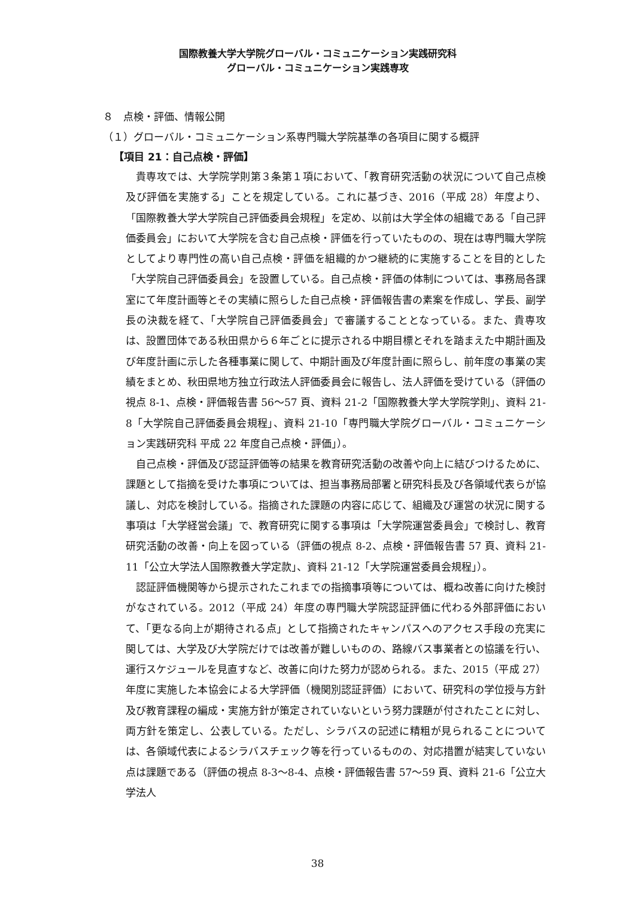国際教養大学大学院グローバル・コミュニケーション実践研究科
グローバル・コミュニケーション実践専攻
８　点検・評価、情報公開
（１）グローバル・コミュニケーション系専門職大学院基準の各項目に関する概評
【項目 21：自己点検・評価】
貴専攻では、大学院学則第３条第１項において、「教育研究活動の状況について自己点検及び評価を実施する」ことを規定している。これに基づき、2016（平成 28）年度より、「国際教養大学大学院自己評価委員会規程」を定め、以前は大学全体の組織である「自己評価委員会」において大学院を含む自己点検・評価を行っていたものの、現在は専門職大学院としてより専門性の高い自己点検・評価を組織的かつ継続的に実施することを目的とした「大学院自己評価委員会」を設置している。自己点検・評価の体制については、事務局各課室にて年度計画等とその実績に照らした自己点検・評価報告書の素案を作成し、学長、副学長の決裁を経て、「大学院自己評価委員会」で審議することとなっている。また、貴専攻は、設置団体である秋田県から６年ごとに提示される中期目標とそれを踏まえた中期計画及び年度計画に示した各種事業に関して、中期計画及び年度計画に照らし、前年度の事業の実績をまとめ、秋田県地方独立行政法人評価委員会に報告し、法人評価を受けている（評価の視点 8-1、点検・評価報告書 56～57 頁、資料 21-2「国際教養大学大学院学則」、資料 21-8「大学院自己評価委員会規程」、資料 21-10「専門職大学院グローバル・コミュニケーション実践研究科 平成 22 年度自己点検・評価」）。
自己点検・評価及び認証評価等の結果を教育研究活動の改善や向上に結びつけるために、課題として指摘を受けた事項については、担当事務局部署と研究科長及び各領域代表らが協議し、対応を検討している。指摘された課題の内容に応じて、組織及び運営の状況に関する事項は「大学経営会議」で、教育研究に関する事項は「大学院運営委員会」で検討し、教育研究活動の改善・向上を図っている（評価の視点 8-2、点検・評価報告書 57 頁、資料 21-11「公立大学法人国際教養大学定款」、資料 21-12「大学院運営委員会規程」）。
認証評価機関等から提示されたこれまでの指摘事項等については、概ね改善に向けた検討がなされている。2012（平成 24）年度の専門職大学院認証評価に代わる外部評価において、「更なる向上が期待される点」として指摘されたキャンパスへのアクセス手段の充実に関しては、大学及び大学院だけでは改善が難しいものの、路線バス事業者との協議を行い、運行スケジュールを見直すなど、改善に向けた努力が認められる。また、2015（平成 27）年度に実施した本協会による大学評価（機関別認証評価）において、研究科の学位授与方針及び教育課程の編成・実施方針が策定されていないという努力課題が付されたことに対し、両方針を策定し、公表している。ただし、シラバスの記述に精粗が見られることについては、各領域代表によるシラバスチェック等を行っているものの、対応措置が結実していない点は課題である（評価の視点 8-3～8-4、点検・評価報告書 57～59 頁、資料 21-6「公立大学法人
38